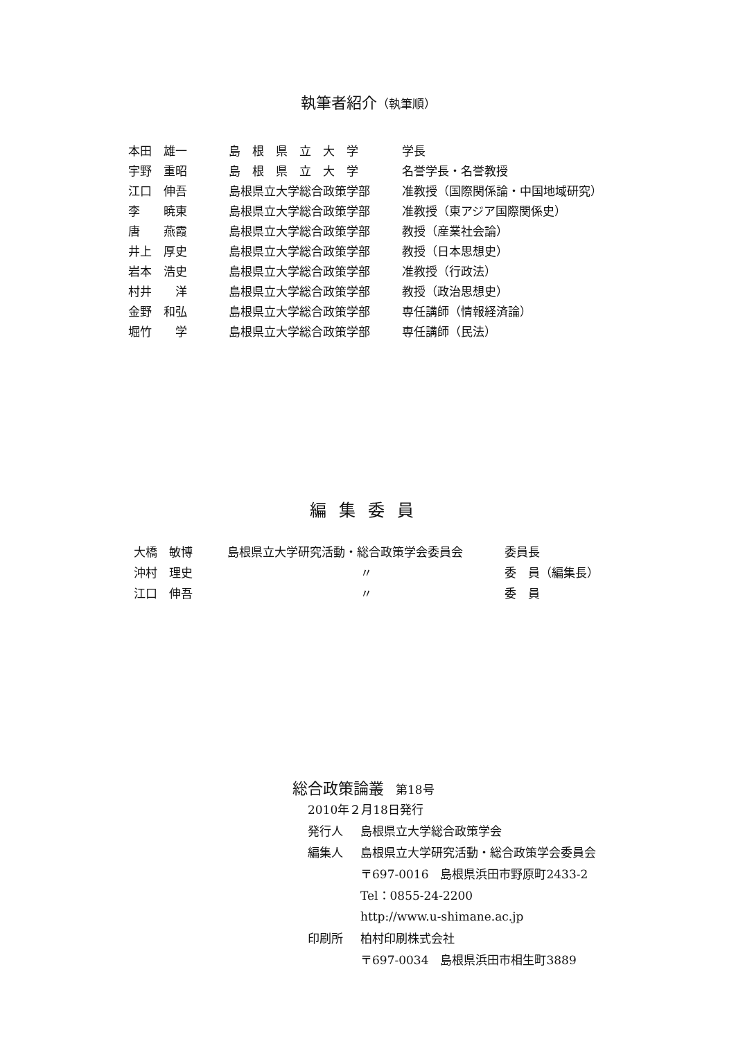執筆者紹介（執筆順）
| 本田 雄一 | 島 根 県 立 大 学 | 学長 |
| 宇野 重昭 | 島 根 県 立 大 学 | 名誉学長・名誉教授 |
| 江口 伸吾 | 島根県立大学総合政策学部 | 准教授（国際関係論・中国地域研究） |
| 李 暁東 | 島根県立大学総合政策学部 | 准教授（東アジア国際関係史） |
| 唐 燕霞 | 島根県立大学総合政策学部 | 教授（産業社会論） |
| 井上 厚史 | 島根県立大学総合政策学部 | 教授（日本思想史） |
| 岩本 浩史 | 島根県立大学総合政策学部 | 准教授（行政法） |
| 村井 洋 | 島根県立大学総合政策学部 | 教授（政治思想史） |
| 金野 和弘 | 島根県立大学総合政策学部 | 専任講師（情報経済論） |
| 堀竹 学 | 島根県立大学総合政策学部 | 専任講師（民法） |
編集委員
| 大橋 敏博 | 島根県立大学研究活動・総合政策学会委員会 | 委員長 |
| 沖村 理史 | 〃 | 委 員（編集長） |
| 江口 伸吾 | 〃 | 委 員 |
総合政策論叢　第18号
| 2010年２月18日発行 | |
| 発行人 | 島根県立大学総合政策学会 |
| 編集人 | 島根県立大学研究活動・総合政策学会委員会 |
| | 〒697-0016 島根県浜田市野原町2433-2 |
| | Tel：0855-24-2200 |
| | http://www.u-shimane.ac.jp |
| 印刷所 | 柏村印刷株式会社 |
| | 〒697-0034 島根県浜田市相生町3889 |